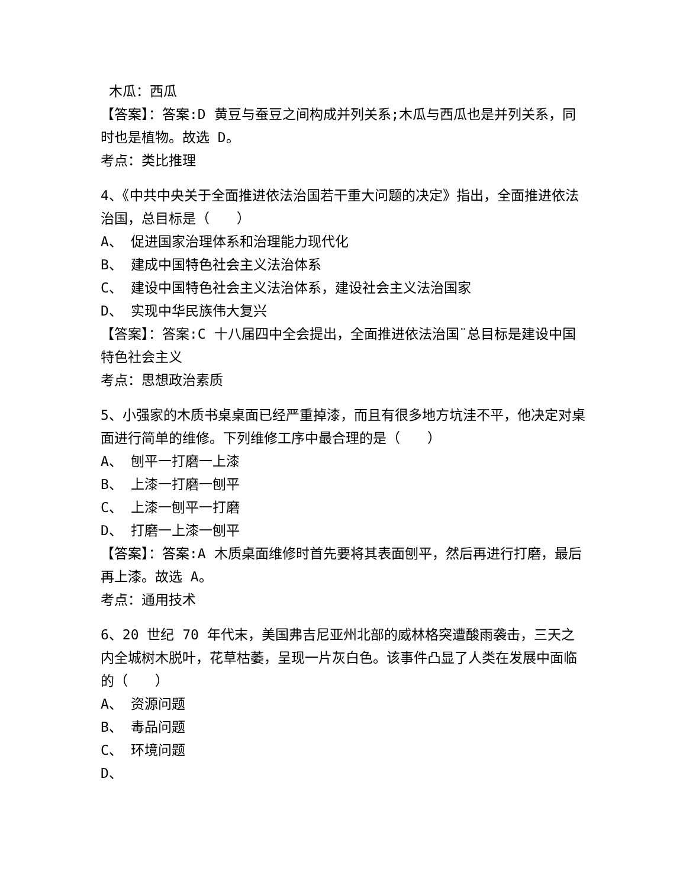木瓜：西瓜
【答案】：答案:D 黄豆与蚕豆之间构成并列关系;木瓜与西瓜也是并列关系，同时也是植物。故选 D。
考点：类比推理
4、《中共中央关于全面推进依法治国若干重大问题的决定》指出，全面推进依法治国，总目标是（　　）
A、 促进国家治理体系和治理能力现代化
B、 建成中国特色社会主义法治体系
C、 建设中国特色社会主义法治体系，建设社会主义法治国家
D、 实现中华民族伟大复兴
【答案】：答案:C 十八届四中全会提出，全面推进依法治国¨总目标是建设中国特色社会主义
考点：思想政治素质
5、小强家的木质书桌桌面已经严重掉漆，而且有很多地方坑洼不平，他决定对桌面进行简单的维修。下列维修工序中最合理的是（　　）
A、 刨平一打磨一上漆
B、 上漆一打磨一刨平
C、 上漆一刨平一打磨
D、 打磨一上漆一刨平
【答案】：答案:A 木质桌面维修时首先要将其表面刨平，然后再进行打磨，最后再上漆。故选 A。
考点：通用技术
6、20 世纪 70 年代末，美国弗吉尼亚州北部的威林格突遭酸雨袭击，三天之内全城树木脱叶，花草枯萎，呈现一片灰白色。该事件凸显了人类在发展中面临的（　　）
A、 资源问题
B、 毒品问题
C、 环境问题
D、